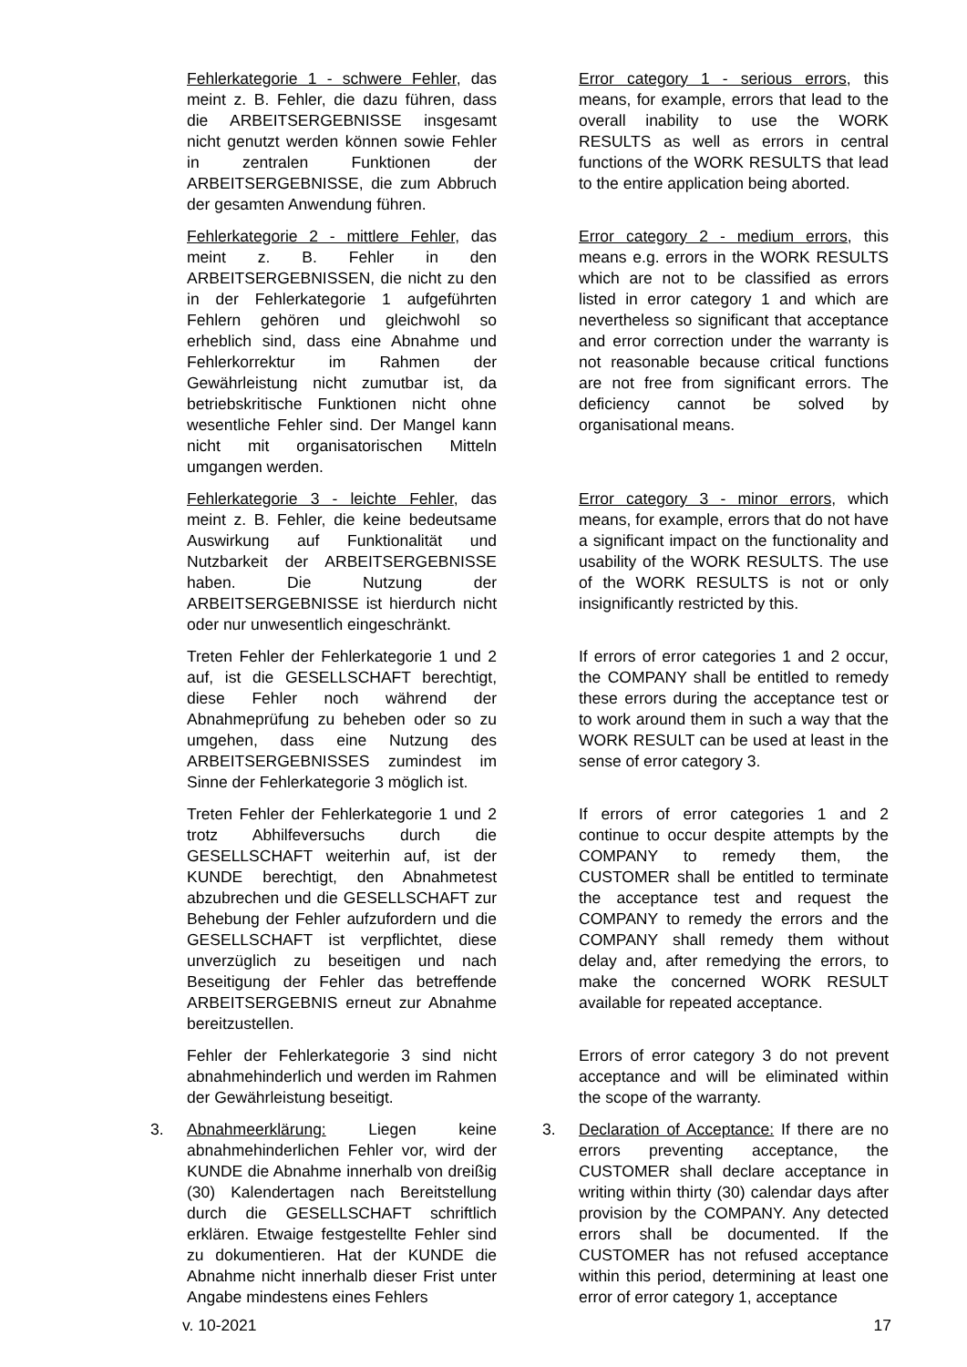Fehlerkategorie 1 - schwere Fehler, das meint z. B. Fehler, die dazu führen, dass die ARBEITSERGEBNISSE insgesamt nicht genutzt werden können sowie Fehler in zentralen Funktionen der ARBEITSERGEBNISSE, die zum Abbruch der gesamten Anwendung führen.
Error category 1 - serious errors, this means, for example, errors that lead to the overall inability to use the WORK RESULTS as well as errors in central functions of the WORK RESULTS that lead to the entire application being aborted.
Fehlerkategorie 2 - mittlere Fehler, das meint z. B. Fehler in den ARBEITSERGEBNISSEN, die nicht zu den in der Fehlerkategorie 1 aufgeführten Fehlern gehören und gleichwohl so erheblich sind, dass eine Abnahme und Fehlerkorrektur im Rahmen der Gewährleistung nicht zumutbar ist, da betriebskritische Funktionen nicht ohne wesentliche Fehler sind. Der Mangel kann nicht mit organisatorischen Mitteln umgangen werden.
Error category 2 - medium errors, this means e.g. errors in the WORK RESULTS which are not to be classified as errors listed in error category 1 and which are nevertheless so significant that acceptance and error correction under the warranty is not reasonable because critical functions are not free from significant errors. The deficiency cannot be solved by organisational means.
Fehlerkategorie 3 - leichte Fehler, das meint z. B. Fehler, die keine bedeutsame Auswirkung auf Funktionalität und Nutzbarkeit der ARBEITSERGEBNISSE haben. Die Nutzung der ARBEITSERGEBNISSE ist hierdurch nicht oder nur unwesentlich eingeschränkt.
Error category 3 - minor errors, which means, for example, errors that do not have a significant impact on the functionality and usability of the WORK RESULTS. The use of the WORK RESULTS is not or only insignificantly restricted by this.
Treten Fehler der Fehlerkategorie 1 und 2 auf, ist die GESELLSCHAFT berechtigt, diese Fehler noch während der Abnahmeprüfung zu beheben oder so zu umgehen, dass eine Nutzung des ARBEITSERGEBNISSES zumindest im Sinne der Fehlerkategorie 3 möglich ist.
If errors of error categories 1 and 2 occur, the COMPANY shall be entitled to remedy these errors during the acceptance test or to work around them in such a way that the WORK RESULT can be used at least in the sense of error category 3.
Treten Fehler der Fehlerkategorie 1 und 2 trotz Abhilfeversuchs durch die GESELLSCHAFT weiterhin auf, ist der KUNDE berechtigt, den Abnahmetest abzubrechen und die GESELLSCHAFT zur Behebung der Fehler aufzufordern und die GESELLSCHAFT ist verpflichtet, diese unverzüglich zu beseitigen und nach Beseitigung der Fehler das betreffende ARBEITSERGEBNIS erneut zur Abnahme bereitzustellen.
If errors of error categories 1 and 2 continue to occur despite attempts by the COMPANY to remedy them, the CUSTOMER shall be entitled to terminate the acceptance test and request the COMPANY to remedy the errors and the COMPANY shall remedy them without delay and, after remedying the errors, to make the concerned WORK RESULT available for repeated acceptance.
Fehler der Fehlerkategorie 3 sind nicht abnahmehinderlich und werden im Rahmen der Gewährleistung beseitigt.
Errors of error category 3 do not prevent acceptance and will be eliminated within the scope of the warranty.
3. Abnahmeerklärung: Liegen keine abnahmehinderlichen Fehler vor, wird der KUNDE die Abnahme innerhalb von dreißig (30) Kalendertagen nach Bereitstellung durch die GESELLSCHAFT schriftlich erklären. Etwaige festgestellte Fehler sind zu dokumentieren. Hat der KUNDE die Abnahme nicht innerhalb dieser Frist unter Angabe mindestens eines Fehlers
3. Declaration of Acceptance: If there are no errors preventing acceptance, the CUSTOMER shall declare acceptance in writing within thirty (30) calendar days after provision by the COMPANY. Any detected errors shall be documented. If the CUSTOMER has not refused acceptance within this period, determining at least one error of error category 1, acceptance
v. 10-2021 17